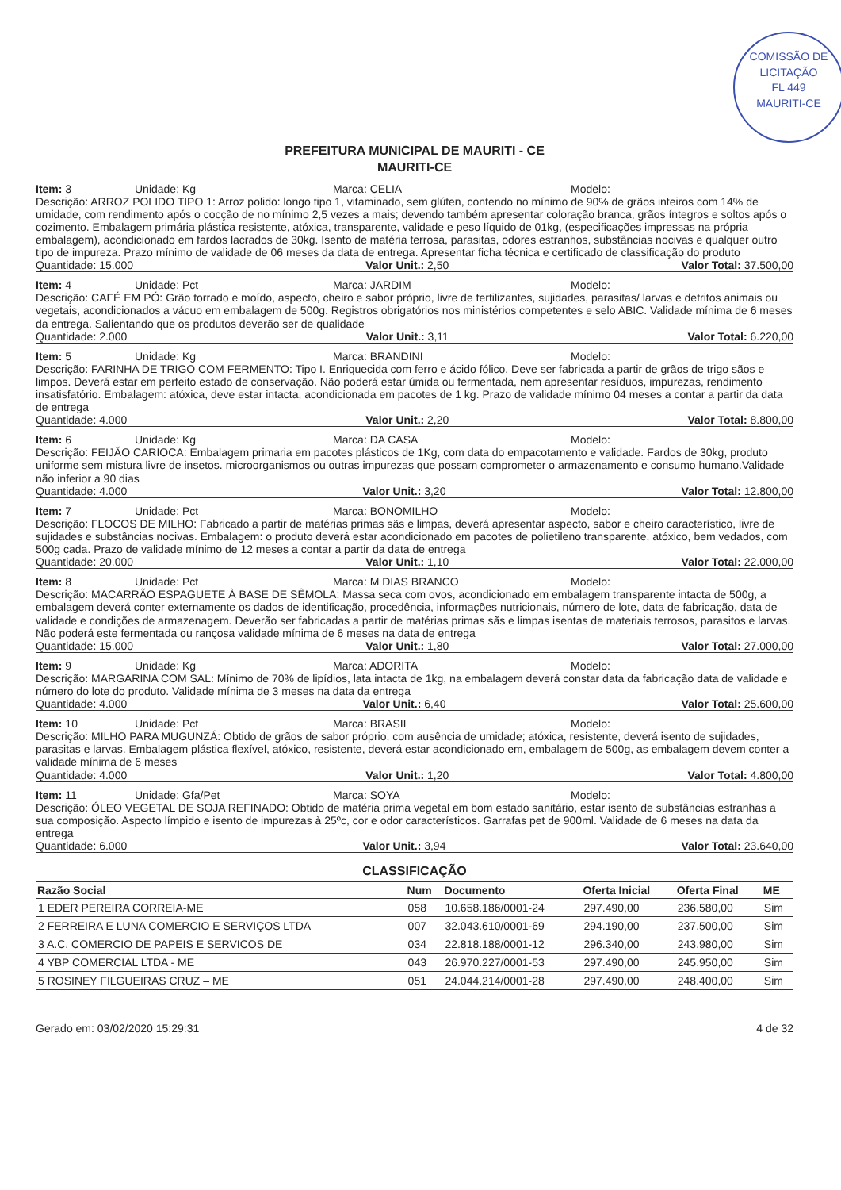COMISSÃO DE LICITAÇÃO
FL 449
MAURITI-CE
PREFEITURA MUNICIPAL DE MAURITI - CE
MAURITI-CE
Item: 3 Unidade: Kg Marca: CELIA Modelo:
Descrição: ARROZ POLIDO TIPO 1: Arroz polido: longo tipo 1, vitaminado, sem glúten, contendo no mínimo de 90% de grãos inteiros com 14% de umidade, com rendimento após o cocção de no mínimo 2,5 vezes a mais; devendo também apresentar coloração branca, grãos íntegros e soltos após o cozimento. Embalagem primária plástica resistente, atóxica, transparente, validade e peso líquido de 01kg, (especificações impressas na própria embalagem), acondicionado em fardos lacrados de 30kg. Isento de matéria terrosa, parasitas, odores estranhos, substâncias nocivas e qualquer outro tipo de impureza. Prazo mínimo de validade de 06 meses da data de entrega. Apresentar ficha técnica e certificado de classificação do produto
Quantidade: 15.000 Valor Unit.: 2,50 Valor Total: 37.500,00
Item: 4 Unidade: Pct Marca: JARDIM Modelo:
Descrição: CAFÉ EM PÓ: Grão torrado e moído, aspecto, cheiro e sabor próprio, livre de fertilizantes, sujidades, parasitas/ larvas e detritos animais ou vegetais, acondicionados a vácuo em embalagem de 500g. Registros obrigatórios nos ministérios competentes e selo ABIC. Validade mínima de 6 meses da entrega. Salientando que os produtos deverão ser de qualidade
Quantidade: 2.000 Valor Unit.: 3,11 Valor Total: 6.220,00
Item: 5 Unidade: Kg Marca: BRANDINI Modelo:
Descrição: FARINHA DE TRIGO COM FERMENTO: Tipo I. Enriquecida com ferro e ácido fólico. Deve ser fabricada a partir de grãos de trigo sãos e limpos. Deverá estar em perfeito estado de conservação. Não poderá estar úmida ou fermentada, nem apresentar resíduos, impurezas, rendimento insatisfatório. Embalagem: atóxica, deve estar intacta, acondicionada em pacotes de 1 kg. Prazo de validade mínimo 04 meses a contar a partir da data de entrega
Quantidade: 4.000 Valor Unit.: 2,20 Valor Total: 8.800,00
Item: 6 Unidade: Kg Marca: DA CASA Modelo:
Descrição: FEIJÃO CARIOCA: Embalagem primaria em pacotes plásticos de 1Kg, com data do empacotamento e validade. Fardos de 30kg, produto uniforme sem mistura livre de insetos. microorganismos ou outras impurezas que possam comprometer o armazenamento e consumo humano.Validade não inferior a 90 dias
Quantidade: 4.000 Valor Unit.: 3,20 Valor Total: 12.800,00
Item: 7 Unidade: Pct Marca: BONOMILHO Modelo:
Descrição: FLOCOS DE MILHO: Fabricado a partir de matérias primas sãs e limpas, deverá apresentar aspecto, sabor e cheiro característico, livre de sujidades e substâncias nocivas. Embalagem: o produto deverá estar acondicionado em pacotes de polietileno transparente, atóxico, bem vedados, com 500g cada. Prazo de validade mínimo de 12 meses a contar a partir da data de entrega
Quantidade: 20.000 Valor Unit.: 1,10 Valor Total: 22.000,00
Item: 8 Unidade: Pct Marca: M DIAS BRANCO Modelo:
Descrição: MACARRÃO ESPAGUETE À BASE DE SÊMOLA: Massa seca com ovos, acondicionado em embalagem transparente intacta de 500g, a embalagem deverá conter externamente os dados de identificação, procedência, informações nutricionais, número de lote, data de fabricação, data de validade e condições de armazenagem. Deverão ser fabricadas a partir de matérias primas sãs e limpas isentas de materiais terrosos, parasitos e larvas. Não poderá este fermentada ou rançosa validade mínima de 6 meses na data de entrega
Quantidade: 15.000 Valor Unit.: 1,80 Valor Total: 27.000,00
Item: 9 Unidade: Kg Marca: ADORITA Modelo:
Descrição: MARGARINA COM SAL: Mínimo de 70% de lipídios, lata intacta de 1kg, na embalagem deverá constar data da fabricação data de validade e número do lote do produto. Validade mínima de 3 meses na data da entrega
Quantidade: 4.000 Valor Unit.: 6,40 Valor Total: 25.600,00
Item: 10 Unidade: Pct Marca: BRASIL Modelo:
Descrição: MILHO PARA MUGUNZÁ: Obtido de grãos de sabor próprio, com ausência de umidade; atóxica, resistente, deverá isento de sujidades, parasitas e larvas. Embalagem plástica flexível, atóxico, resistente, deverá estar acondicionado em, embalagem de 500g, as embalagem devem conter a validade mínima de 6 meses
Quantidade: 4.000 Valor Unit.: 1,20 Valor Total: 4.800,00
Item: 11 Unidade: Gfa/Pet Marca: SOYA Modelo:
Descrição: ÓLEO VEGETAL DE SOJA REFINADO: Obtido de matéria prima vegetal em bom estado sanitário, estar isento de substâncias estranhas a sua composição. Aspecto límpido e isento de impurezas à 25ºc, cor e odor característicos. Garrafas pet de 900ml. Validade de 6 meses na data da entrega
Quantidade: 6.000 Valor Unit.: 3,94 Valor Total: 23.640,00
CLASSIFICAÇÃO
| Razão Social | Num | Documento | Oferta Inicial | Oferta Final | ME |
| --- | --- | --- | --- | --- | --- |
| 1 EDER PEREIRA CORREIA-ME | 058 | 10.658.186/0001-24 | 297.490,00 | 236.580,00 | Sim |
| 2 FERREIRA E LUNA COMERCIO E SERVIÇOS LTDA | 007 | 32.043.610/0001-69 | 294.190,00 | 237.500,00 | Sim |
| 3 A.C. COMERCIO DE PAPEIS E SERVICOS DE | 034 | 22.818.188/0001-12 | 296.340,00 | 243.980,00 | Sim |
| 4 YBP COMERCIAL LTDA - ME | 043 | 26.970.227/0001-53 | 297.490,00 | 245.950,00 | Sim |
| 5 ROSINEY FILGUEIRAS CRUZ – ME | 051 | 24.044.214/0001-28 | 297.490,00 | 248.400,00 | Sim |
Gerado em: 03/02/2020 15:29:31 4 de 32